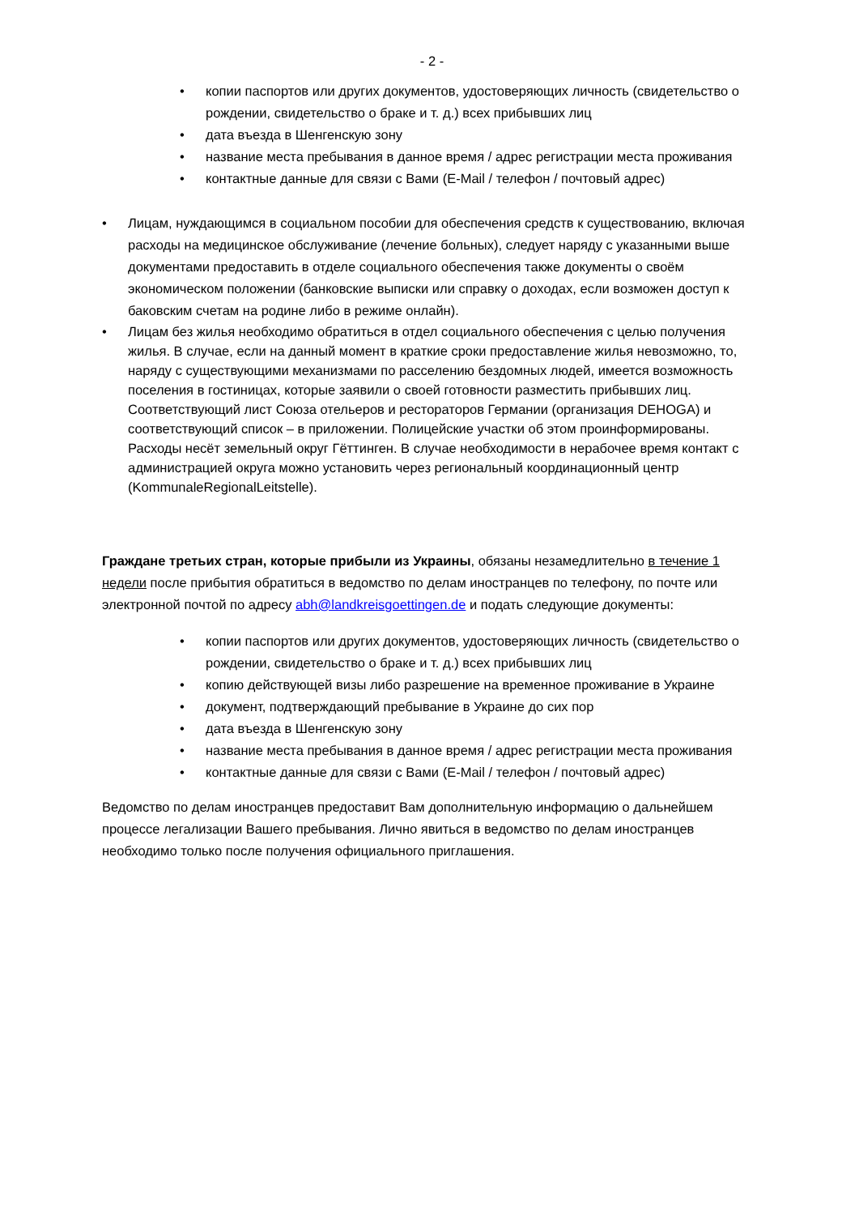- 2 -
• копии паспортов или других документов, удостоверяющих личность (свидетельство о рождении, свидетельство о браке и т. д.) всех прибывших лиц
• дата въезда в Шенгенскую зону
• название места пребывания в данное время / адрес регистрации места проживания
• контактные данные для связи с Вами (E-Mail / телефон / почтовый адрес)
• Лицам, нуждающимся в социальном пособии для обеспечения средств к существованию, включая расходы на медицинское обслуживание (лечение больных), следует наряду с указанными выше документами предоставить в отделе социального обеспечения также документы о своём экономическом положении (банковские выписки или справку о доходах, если возможен доступ к баковским счетам на родине либо в режиме онлайн).
• Лицам без жилья необходимо обратиться в отдел социального обеспечения с целью получения жилья. В случае, если на данный момент в краткие сроки предоставление жилья невозможно, то, наряду с существующими механизмами по расселению бездомных людей, имеется возможность поселения в гостиницах, которые заявили о своей готовности разместить прибывших лиц. Соответствующий лист Союза отельеров и рестораторов Германии (организация DEHOGA) и соответствующий список – в приложении. Полицейские участки об этом проинформированы. Расходы несёт земельный округ Гёттинген. В случае необходимости в нерабочее время контакт с администрацией округа можно установить через региональный координационный центр (KommunaleRegionalLeitstelle).
Граждане третьих стран, которые прибыли из Украины, обязаны незамедлительно в течение 1 недели после прибытия обратиться в ведомство по делам иностранцев по телефону, по почте или электронной почтой по адресу abh@landkreisgoettingen.de и подать следующие документы:
• копии паспортов или других документов, удостоверяющих личность (свидетельство о рождении, свидетельство о браке и т. д.) всех прибывших лиц
• копию действующей визы либо разрешение на временное проживание в Украине
• документ, подтверждающий пребывание в Украине до сих пор
• дата въезда в Шенгенскую зону
• название места пребывания в данное время / адрес регистрации места проживания
• контактные данные для связи с Вами (E-Mail / телефон / почтовый адрес)
Ведомство по делам иностранцев предоставит Вам дополнительную информацию о дальнейшем процессе легализации Вашего пребывания. Лично явиться в ведомство по делам иностранцев необходимо только после получения официального приглашения.